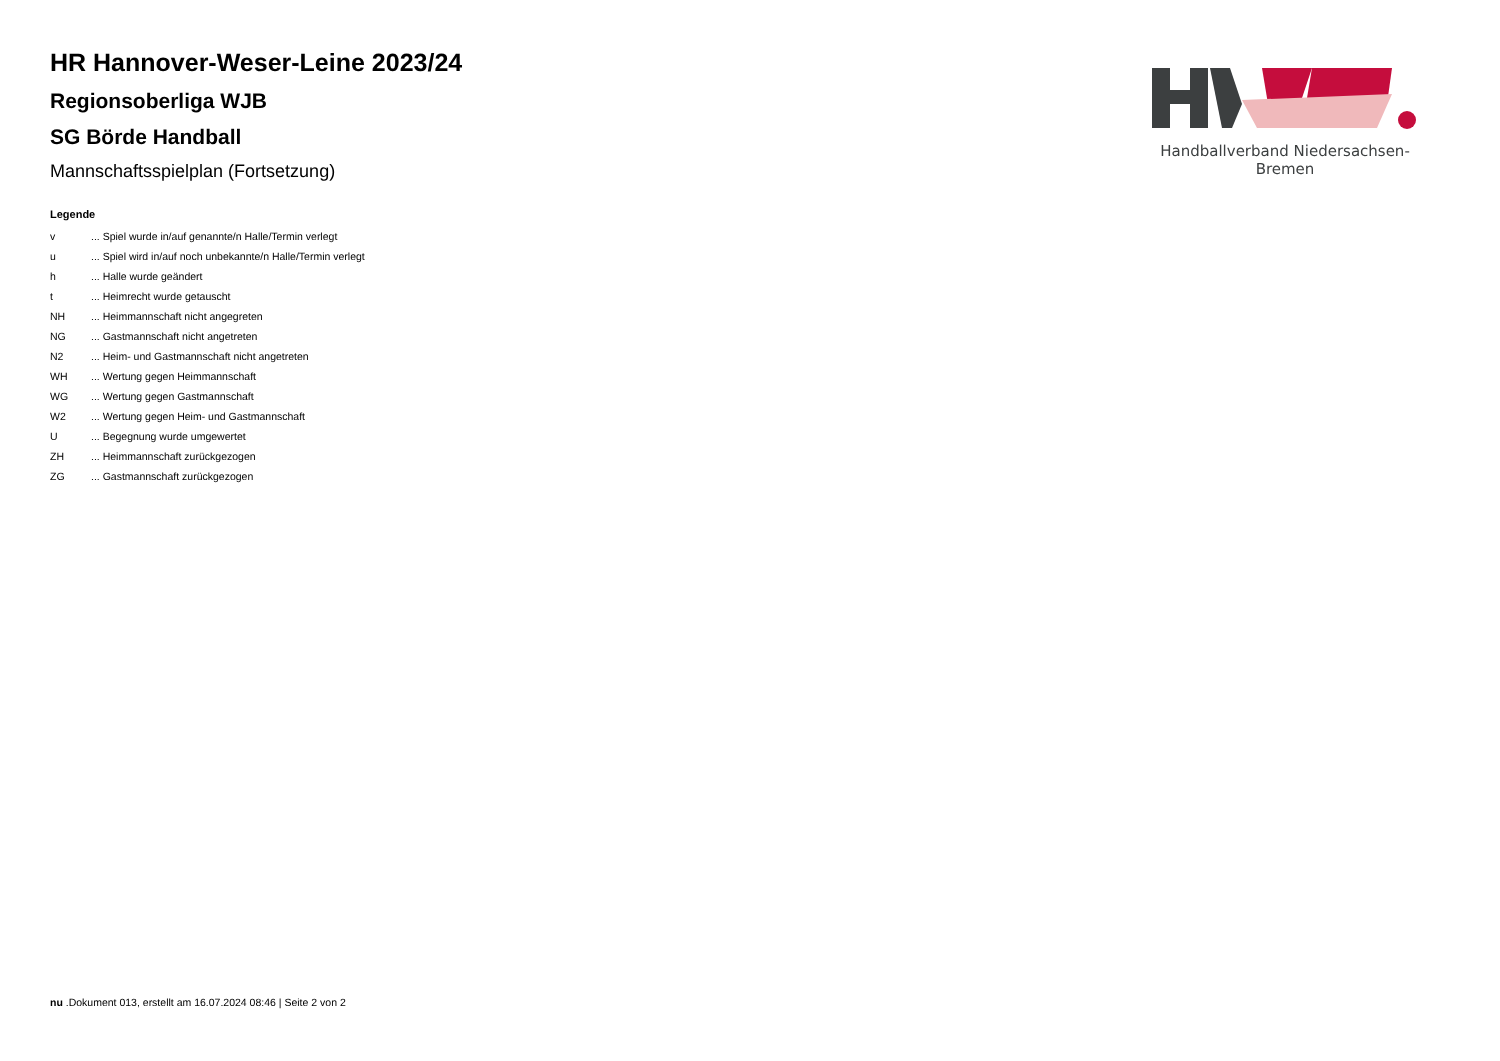Handballverband Niedersachsen-Bremen
HR Hannover-Weser-Leine 2023/24
Regionsoberliga WJB
SG Börde Handball
Mannschaftsspielplan (Fortsetzung)
Legende
| v | ... Spiel wurde in/auf genannte/n Halle/Termin verlegt |
| u | ... Spiel wird in/auf noch unbekannte/n Halle/Termin verlegt |
| h | ... Halle wurde geändert |
| t | ... Heimrecht wurde getauscht |
| NH | ... Heimmannschaft nicht angegreten |
| NG | ... Gastmannschaft nicht angetreten |
| N2 | ... Heim- und Gastmannschaft nicht angetreten |
| WH | ... Wertung gegen Heimmannschaft |
| WG | ... Wertung gegen Gastmannschaft |
| W2 | ... Wertung gegen Heim- und Gastmannschaft |
| U | ... Begegnung wurde umgewertet |
| ZH | ... Heimmannschaft zurückgezogen |
| ZG | ... Gastmannschaft zurückgezogen |
nu .Dokument 013, erstellt am 16.07.2024 08:46 | Seite 2 von 2